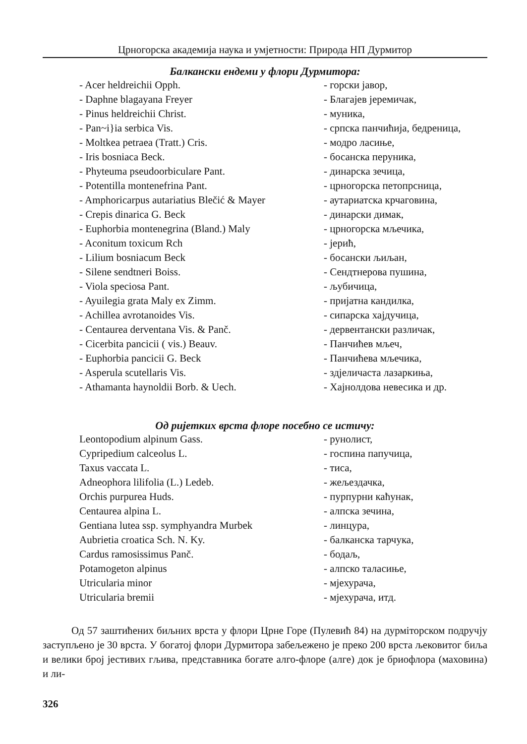Црногорска академија наука и умјетности: Природа НП Дурмитор
Балкански ендеми у флори Дурмитора:
| - Acer heldreichii Opph. | - горски јавор, |
| - Daphne blagayana Freyer | - Благајев јеремичак, |
| - Pinus heldreichii Christ. | - муника, |
| - Pan~i}ia serbica Vis. | - српска панчићија, бедреница, |
| - Moltkea petraea (Tratt.) Cris. | - модро ласиње, |
| - Iris bosniaca Beck. | - босанска перуника, |
| - Phyteuma pseudoorbiculare Pant. | - динарска зечица, |
| - Potentilla montenefrina Pant. | - црногорска петопрсница, |
| - Amphoricarpus autariatius Blečić & Mayer | - аутариатска крчаговина, |
| - Crepis dinarica G. Beck | - динарски димак, |
| - Euphorbia montenegrina (Bland.) Maly | - црногорска мљечика, |
| - Aconitum toxicum Rch | - јерић, |
| - Lilium bosniacum Beck | - босански љиљан, |
| - Silene sendtneri Boiss. | - Сендтнерова пушина, |
| - Viola speciosa Pant. | - љубичица, |
| - Ayuilegia grata Maly ex Zimm. | - пријатна кандилка, |
| - Achillea avrotanoides Vis. | - сипарска хајдучица, |
| - Centaurea derventana Vis. & Panč. | - дервентански различак, |
| - Cicerbita pancicii ( vis.) Beauv. | - Панчићев мљеч, |
| - Euphorbia pancicii G. Beck | - Панчићева мљечика, |
| - Asperula scutellaris Vis. | - здјеличаста лазаркиња, |
| - Athamanta haynoldii Borb. & Uech. | - Хајнолдова невесика и др. |
Од ријетких врста флоре посебно се истичу:
| Leontopodium alpinum Gass. | - рунолист, |
| Cypripedium calceolus L. | - госпина папучица, |
| Taxus vaccata L. | - тиса, |
| Adneophora lilifolia (L.) Ledeb. | - жељездачка, |
| Orchis purpurea Huds. | - пурпурни каћунак, |
| Centaurea alpina L. | - алпска зечина, |
| Gentiana lutea ssp. symphyandra Murbek | - линцура, |
| Aubrietia croatica Sch. N. Ky. | - балканска тарчука, |
| Cardus ramosissimus Panč. | - бодаљ, |
| Potamogeton alpinus | - алпско таласиње, |
| Utricularia minor | - мјехурача, |
| Utricularia bremii | - мјехурача, итд. |
Од 57 заштићених биљних врста у флори Црне Горе (Пулевић 84) на дурміторском подручју заступљено је 30 врста. У богатој флори Дурмитора забељежено је преко 200 врста љековитог биља и велики број јестивих гљива, представника богате алго-флоре (алге) док је бриофлора (маховина) и ли-
326